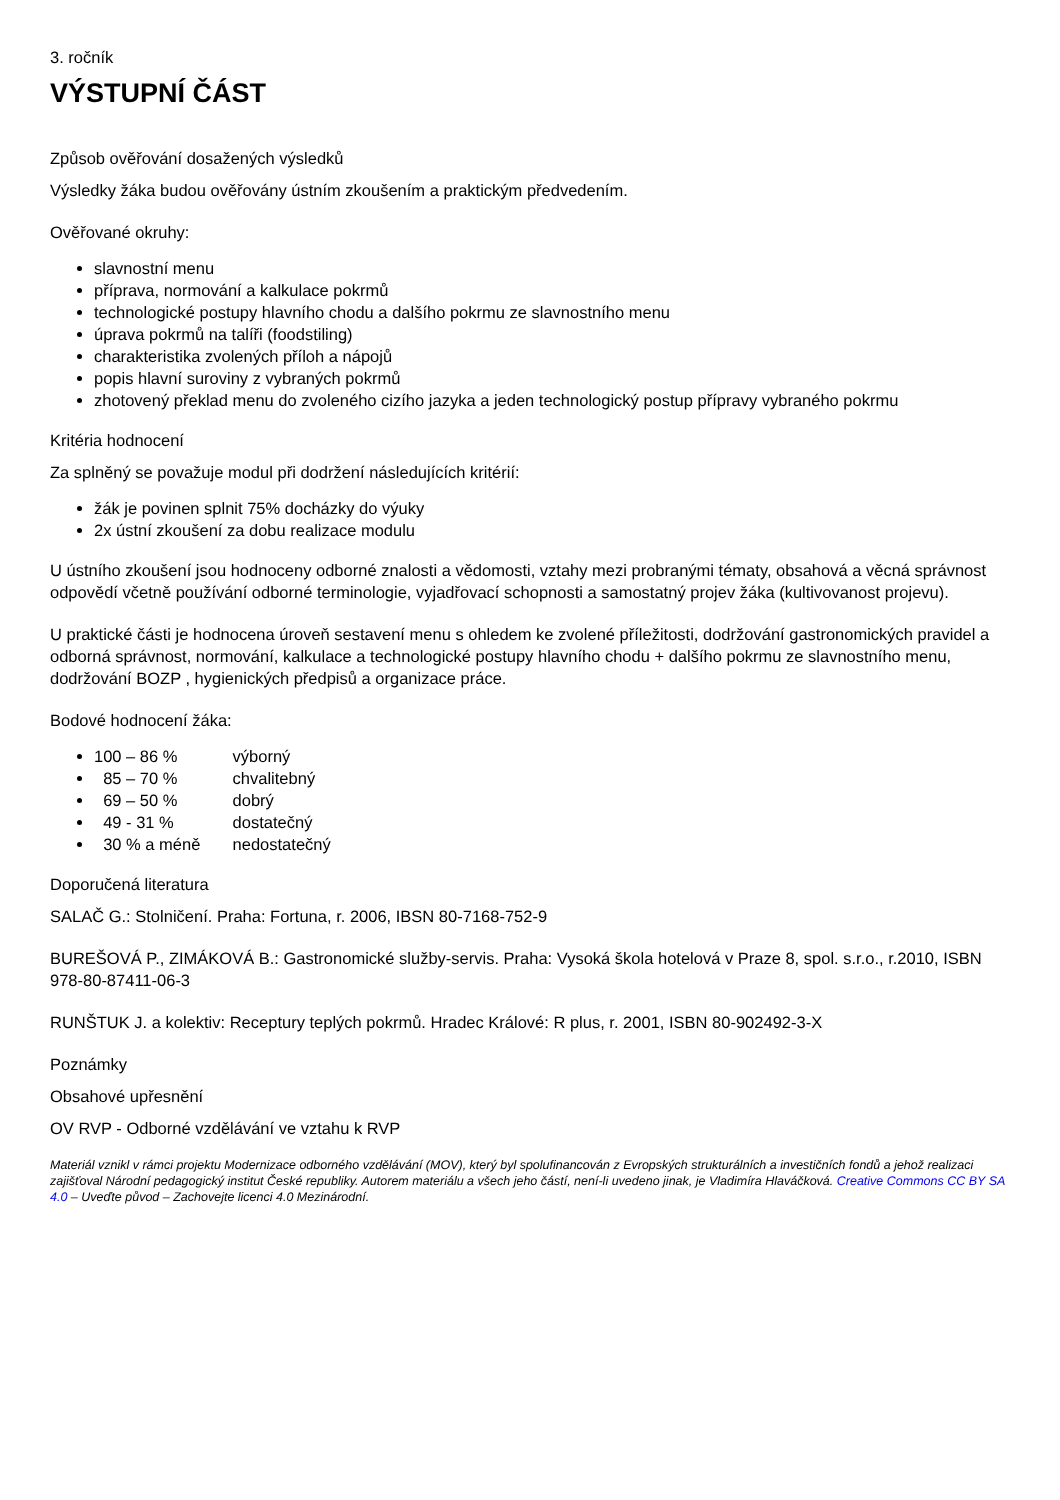3. ročník
VÝSTUPNÍ ČÁST
Způsob ověřování dosažených výsledků
Výsledky žáka budou ověřovány ústním zkoušením a praktickým předvedením.
Ověřované okruhy:
slavnostní menu
příprava, normování a kalkulace pokrmů
technologické postupy hlavního chodu a dalšího pokrmu ze slavnostního menu
úprava pokrmů na talíři (foodstiling)
charakteristika zvolených příloh a nápojů
popis hlavní suroviny z vybraných pokrmů
zhotovený překlad menu do zvoleného cizího jazyka a jeden technologický postup přípravy vybraného pokrmu
Kritéria hodnocení
Za splněný se považuje modul při dodržení následujících kritérií:
žák je povinen splnit 75% docházky do výuky
2x ústní zkoušení za dobu realizace modulu
U ústního zkoušení jsou hodnoceny odborné znalosti a vědomosti, vztahy mezi probranými tématy, obsahová a věcná správnost odpovědí včetně používání odborné terminologie, vyjadřovací schopnosti a samostatný projev žáka (kultivovanost projevu).
U praktické části je hodnocena úroveň sestavení menu s ohledem ke zvolené příležitosti, dodržování gastronomických pravidel a odborná správnost, normování, kalkulace a technologické postupy hlavního chodu + dalšího pokrmu ze slavnostního menu, dodržování BOZP , hygienických předpisů a organizace práce.
Bodové hodnocení žáka:
100 – 86 % výborný
85 – 70 % chvalitebný
69 – 50 % dobrý
49 - 31 % dostatečný
30 % a méně nedostatečný
Doporučená literatura
SALAČ G.: Stolničení. Praha: Fortuna, r. 2006, IBSN 80-7168-752-9
BUREŠOVÁ P., ZIMÁKOVÁ B.: Gastronomické služby-servis. Praha: Vysoká škola hotelová v Praze 8, spol. s.r.o., r.2010, ISBN 978-80-87411-06-3
RUNŠTUK J. a kolektiv: Receptury teplých pokrmů. Hradec Králové: R plus, r. 2001, ISBN 80-902492-3-X
Poznámky
Obsahové upřesnění
OV RVP - Odborné vzdělávání ve vztahu k RVP
Materiál vznikl v rámci projektu Modernizace odborného vzdělávání (MOV), který byl spolufinancován z Evropských strukturálních a investičních fondů a jehož realizaci zajišťoval Národní pedagogický institut České republiky. Autorem materiálu a všech jeho částí, není-li uvedeno jinak, je Vladimíra Hlaváčková. Creative Commons CC BY SA 4.0 – Uveďte původ – Zachovejte licenci 4.0 Mezinárodní.